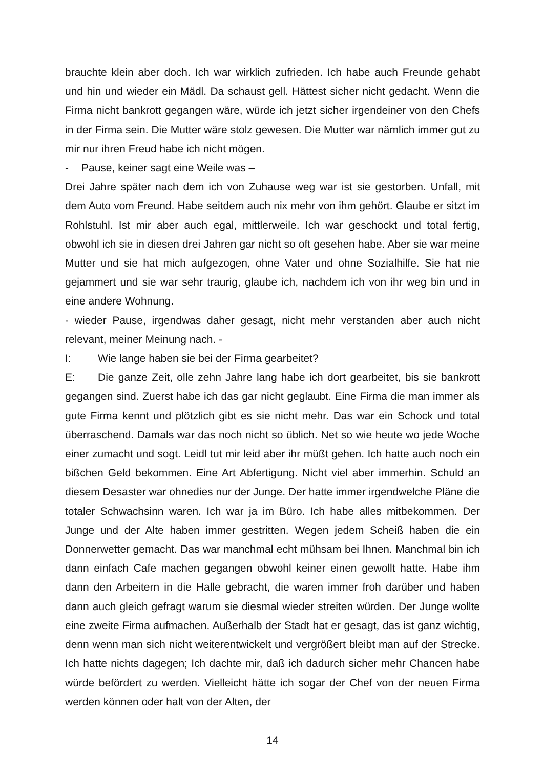brauchte klein aber doch. Ich war wirklich zufrieden. Ich habe auch Freunde gehabt und hin und wieder ein Mädl. Da schaust gell. Hättest sicher nicht gedacht. Wenn die Firma nicht bankrott gegangen wäre, würde ich jetzt sicher irgendeiner von den Chefs in der Firma sein. Die Mutter wäre stolz gewesen. Die Mutter war nämlich immer gut zu mir nur ihren Freud habe ich nicht mögen.
- Pause, keiner sagt eine Weile was –
Drei Jahre später nach dem ich von Zuhause weg war ist sie gestorben. Unfall, mit dem Auto vom Freund. Habe seitdem auch nix mehr von ihm gehört. Glaube er sitzt im Rohlstuhl. Ist mir aber auch egal, mittlerweile. Ich war geschockt und total fertig, obwohl ich sie in diesen drei Jahren gar nicht so oft gesehen habe. Aber sie war meine Mutter und sie hat mich aufgezogen, ohne Vater und ohne Sozialhilfe. Sie hat nie gejammert und sie war sehr traurig, glaube ich, nachdem ich von ihr weg bin und in eine andere Wohnung.
- wieder Pause, irgendwas daher gesagt, nicht mehr verstanden aber auch nicht relevant, meiner Meinung nach. -
I: Wie lange haben sie bei der Firma gearbeitet?
E: Die ganze Zeit, olle zehn Jahre lang habe ich dort gearbeitet, bis sie bankrott gegangen sind. Zuerst habe ich das gar nicht geglaubt. Eine Firma die man immer als gute Firma kennt und plötzlich gibt es sie nicht mehr. Das war ein Schock und total überraschend. Damals war das noch nicht so üblich. Net so wie heute wo jede Woche einer zumacht und sogt. Leidl tut mir leid aber ihr müßt gehen. Ich hatte auch noch ein bißchen Geld bekommen. Eine Art Abfertigung. Nicht viel aber immerhin. Schuld an diesem Desaster war ohnedies nur der Junge. Der hatte immer irgendwelche Pläne die totaler Schwachsinn waren. Ich war ja im Büro. Ich habe alles mitbekommen. Der Junge und der Alte haben immer gestritten. Wegen jedem Scheiß haben die ein Donnerwetter gemacht. Das war manchmal echt mühsam bei Ihnen. Manchmal bin ich dann einfach Cafe machen gegangen obwohl keiner einen gewollt hatte. Habe ihm dann den Arbeitern in die Halle gebracht, die waren immer froh darüber und haben dann auch gleich gefragt warum sie diesmal wieder streiten würden. Der Junge wollte eine zweite Firma aufmachen. Außerhalb der Stadt hat er gesagt, das ist ganz wichtig, denn wenn man sich nicht weiterentwickelt und vergrößert bleibt man auf der Strecke. Ich hatte nichts dagegen; Ich dachte mir, daß ich dadurch sicher mehr Chancen habe würde befördert zu werden. Vielleicht hätte ich sogar der Chef von der neuen Firma werden können oder halt von der Alten, der
14